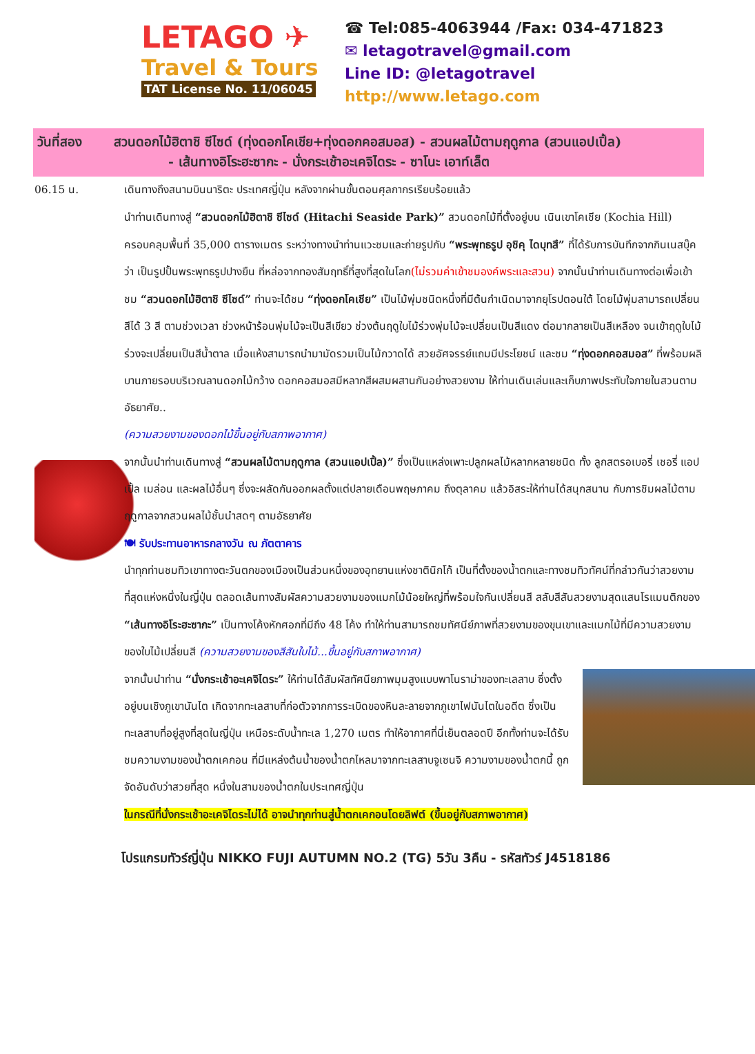LETAGO ✈
Travel & Tours
TAT License No. 11/06045
☎ Tel:085-4063944 /Fax: 034-471823
✉ letagotravel@gmail.com
Line ID: @letagotravel
http://www.letago.com
วันที่สอง สวนดอกไม้ฮิตาชิ ซีไซด์ (ทุ่งดอกโคเชีย+ทุ่งดอกคอสมอส) - สวนผลไม้ตามฤดูกาล (สวนแอปเปิ้ล)
- เส้นทางอิโระฮะซากะ - นั่งกระเช้าอะเคจิไดระ - ซาโนะ เอาท์เล็ต
06.15 น.
เดินทางถึงสนามบินนาริตะ ประเทศญี่ปุ่น หลังจากผ่านขั้นตอนศุลกากรเรียบร้อยแล้ว
นำท่านเดินทางสู่ “สวนดอกไม้ฮิตาชิ ซีไซด์ (Hitachi Seaside Park)” สวนดอกไม้ที่ตั้งอยู่บน เนินเขาโคเชีย (Kochia Hill) ครอบคลุมพื้นที่ 35,000 ตารางเมตร ระหว่างทางนำท่านแวะชมและถ่ายรูปกับ “พระพุทธรูป อุชิคุ ไดบุทสึ” ที่ได้รับการบันทึกจากกินเนสบุ๊คว่า เป็นรูปปั้นพระพุทธรูปปางยืน ที่หล่อจากทองสัมฤทธิ์ที่สูงที่สุดในโลก(ไม่รวมค่าเข้าชมองค์พระและสวน) จากนั้นนำท่านเดินทางต่อเพื่อเข้าชม “สวนดอกไม้ฮิตาชิ ซีไซด์” ท่านจะได้ชม “ทุ่งดอกโคเชีย” เป็นไม้พุ่มชนิดหนึ่งที่มีต้นกำเนิดมาจากยุโรปตอนใต้ โดยไม้พุ่มสามารถเปลี่ยนสีได้ 3 สี ตามช่วงเวลา ช่วงหน้าร้อนพุ่มไม้จะเป็นสีเขียว ช่วงต้นฤดูใบไม้ร่วงพุ่มไม้จะเปลี่ยนเป็นสีแดง ต่อมากลายเป็นสีเหลือง จนเข้าฤดูใบไม้ร่วงจะเปลี่ยนเป็นสีน้ำตาล เมื่อแห้งสามารถนำมามัดรวมเป็นไม้กวาดได้ สวยอัศจรรย์แถมมีประโยชน์ และชม “ทุ่งดอกคอสมอส” ที่พร้อมผลิบานภายรอบบริเวณลานดอกไม้กว้าง ดอกคอสมอสมีหลากสีผสมผสานกันอย่างสวยงาม ให้ท่านเดินเล่นและเก็บภาพประทับใจภายในสวนตามอัธยาศัย..
(ความสวยงามของดอกไม้ขึ้นอยู่กับสภาพอากาศ)
จากนั้นนำท่านเดินทางสู่ “สวนผลไม้ตามฤดูกาล (สวนแอปเปิ้ล)” ซึ่งเป็นแหล่งเพาะปลูกผลไม้หลากหลายชนิด ทั้ง ลูกสตรอเบอรี่ เชอรี่ แอปเปิ้ล เมล่อน และผลไม้อื่นๆ ซึ่งจะผลัดกันออกผลตั้งแต่ปลายเดือนพฤษภาคม ถึงตุลาคม แล้วอิสระให้ท่านได้สนุกสนาน กับการชิมผลไม้ตามฤดูกาลจากสวนผลไม้ชั้นนำสดๆ ตามอัธยาศัย
🍽 รับประทานอาหารกลางวัน ณ ภัตตาคาร
นำทุกท่านชมทิวเขาทางตะวันตกของเมืองเป็นส่วนหนึ่งของอุทยานแห่งชาตินิกโก้ เป็นที่ตั้งของน้ำตกและทางชมทิวทัศน์ที่กล่าวกันว่าสวยงามที่สุดแห่งหนึ่งในญี่ปุ่น ตลอดเส้นทางสัมผัสความสวยงามของแมกไม้น้อยใหญ่ที่พร้อมใจกันเปลี่ยนสี สลับสีสันสวยงามสุดแสนโรแมนติกของ “เส้นทางอิโระฮะซากะ” เป็นทางโค้งหักศอกที่มีถึง 48 โค้ง ทำให้ท่านสามารถชมทัศนีย์ภาพที่สวยงามของขุนเขาและแมกไม้ที่มีความสวยงามของใบไม้เปลี่ยนสี (ความสวยงามของสีสันใบไม้...ขึ้นอยู่กับสภาพอากาศ)
จากนั้นนำท่าน “นั่งกระเช้าอะเคจิไดระ” ให้ท่านได้สัมผัสทัศนียภาพมุมสูงแบบพาโนราม่าของทะเลสาบ ซึ่งตั้งอยู่บนเชิงภูเขานันไต เกิดจากทะเลสาบที่ก่อตัวจากการระเบิดของหินละลายจากภูเขาไฟนันไตในอดีต ซึ่งเป็นทะเลสาบที่อยู่สูงที่สุดในญี่ปุ่น เหนือระดับน้ำทะเล 1,270 เมตร ทำให้อากาศที่นี่เย็นตลอดปี อีกทั้งท่านจะได้รับชมความงามของน้ำตกเคกอน ที่มีแหล่งต้นน้ำของน้ำตกไหลมาจากทะเลสาบจูเซนจิ ความงามของน้ำตกนี้ ถูกจัดอันดับว่าสวยที่สุด หนึ่งในสามของน้ำตกในประเทศญี่ปุ่น
ในกรณีที่นั่งกระเช้าอะเคจิไดระไม่ได้ อาจนำทุกท่านสู่น้ำตกเคกอนโดยลิฟต์ (ขึ้นอยู่กับสภาพอากาศ)
โปรแกรมทัวร์ญี่ปุ่น NIKKO FUJI AUTUMN NO.2 (TG) 5วัน 3คืน - รหัสทัวร์ J4518186